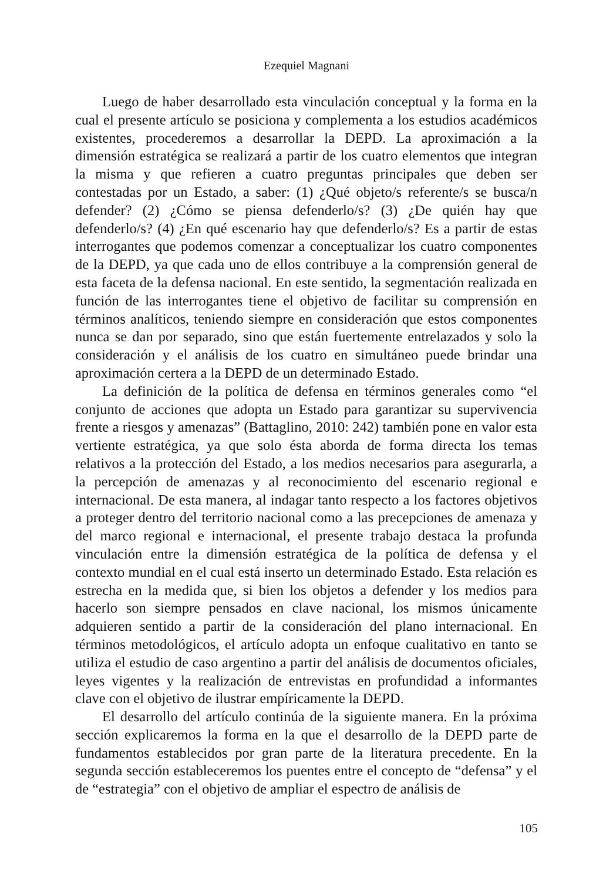Ezequiel Magnani
Luego de haber desarrollado esta vinculación conceptual y la forma en la cual el presente artículo se posiciona y complementa a los estudios académicos existentes, procederemos a desarrollar la DEPD. La aproximación a la dimensión estratégica se realizará a partir de los cuatro elementos que integran la misma y que refieren a cuatro preguntas principales que deben ser contestadas por un Estado, a saber: (1) ¿Qué objeto/s referente/s se busca/n defender? (2) ¿Cómo se piensa defenderlo/s? (3) ¿De quién hay que defenderlo/s? (4) ¿En qué escenario hay que defenderlo/s? Es a partir de estas interrogantes que podemos comenzar a conceptualizar los cuatro componentes de la DEPD, ya que cada uno de ellos contribuye a la comprensión general de esta faceta de la defensa nacional. En este sentido, la segmentación realizada en función de las interrogantes tiene el objetivo de facilitar su comprensión en términos analíticos, teniendo siempre en consideración que estos componentes nunca se dan por separado, sino que están fuertemente entrelazados y solo la consideración y el análisis de los cuatro en simultáneo puede brindar una aproximación certera a la DEPD de un determinado Estado.
La definición de la política de defensa en términos generales como “el conjunto de acciones que adopta un Estado para garantizar su supervivencia frente a riesgos y amenazas” (Battaglino, 2010: 242) también pone en valor esta vertiente estratégica, ya que solo ésta aborda de forma directa los temas relativos a la protección del Estado, a los medios necesarios para asegurarla, a la percepción de amenazas y al reconocimiento del escenario regional e internacional. De esta manera, al indagar tanto respecto a los factores objetivos a proteger dentro del territorio nacional como a las precepciones de amenaza y del marco regional e internacional, el presente trabajo destaca la profunda vinculación entre la dimensión estratégica de la política de defensa y el contexto mundial en el cual está inserto un determinado Estado. Esta relación es estrecha en la medida que, si bien los objetos a defender y los medios para hacerlo son siempre pensados en clave nacional, los mismos únicamente adquieren sentido a partir de la consideración del plano internacional. En términos metodológicos, el artículo adopta un enfoque cualitativo en tanto se utiliza el estudio de caso argentino a partir del análisis de documentos oficiales, leyes vigentes y la realización de entrevistas en profundidad a informantes clave con el objetivo de ilustrar empíricamente la DEPD.
El desarrollo del artículo continúa de la siguiente manera. En la próxima sección explicaremos la forma en la que el desarrollo de la DEPD parte de fundamentos establecidos por gran parte de la literatura precedente. En la segunda sección estableceremos los puentes entre el concepto de “defensa” y el de “estrategia” con el objetivo de ampliar el espectro de análisis de
105